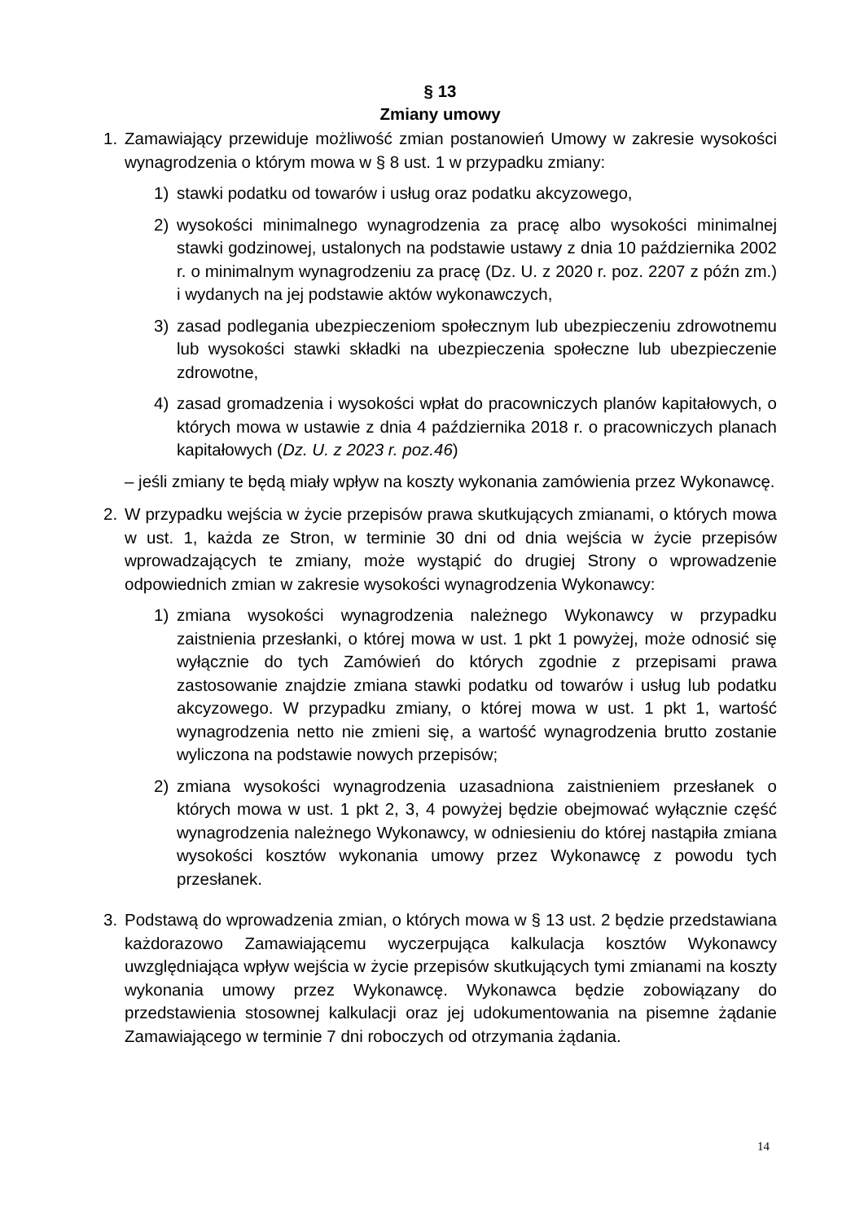§ 13
Zmiany umowy
1. Zamawiający przewiduje możliwość zmian postanowień Umowy w zakresie wysokości wynagrodzenia o którym mowa w § 8 ust. 1 w przypadku zmiany:
1) stawki podatku od towarów i usług oraz podatku akcyzowego,
2) wysokości minimalnego wynagrodzenia za pracę albo wysokości minimalnej stawki godzinowej, ustalonych na podstawie ustawy z dnia 10 października 2002 r. o minimalnym wynagrodzeniu za pracę (Dz. U. z 2020 r. poz. 2207 z późn zm.) i wydanych na jej podstawie aktów wykonawczych,
3) zasad podlegania ubezpieczeniom społecznym lub ubezpieczeniu zdrowotnemu lub wysokości stawki składki na ubezpieczenia społeczne lub ubezpieczenie zdrowotne,
4) zasad gromadzenia i wysokości wpłat do pracowniczych planów kapitałowych, o których mowa w ustawie z dnia 4 października 2018 r. o pracowniczych planach kapitałowych (Dz. U. z 2023 r. poz.46)
– jeśli zmiany te będą miały wpływ na koszty wykonania zamówienia przez Wykonawcę.
2. W przypadku wejścia w życie przepisów prawa skutkujących zmianami, o których mowa w ust. 1, każda ze Stron, w terminie 30 dni od dnia wejścia w życie przepisów wprowadzających te zmiany, może wystąpić do drugiej Strony o wprowadzenie odpowiednich zmian w zakresie wysokości wynagrodzenia Wykonawcy:
1) zmiana wysokości wynagrodzenia należnego Wykonawcy w przypadku zaistnienia przesłanki, o której mowa w ust. 1 pkt 1 powyżej, może odnosić się wyłącznie do tych Zamówień do których zgodnie z przepisami prawa zastosowanie znajdzie zmiana stawki podatku od towarów i usług lub podatku akcyzowego. W przypadku zmiany, o której mowa w ust. 1 pkt 1, wartość wynagrodzenia netto nie zmieni się, a wartość wynagrodzenia brutto zostanie wyliczona na podstawie nowych przepisów;
2) zmiana wysokości wynagrodzenia uzasadniona zaistnieniem przesłanek o których mowa w ust. 1 pkt 2, 3, 4 powyżej będzie obejmować wyłącznie część wynagrodzenia należnego Wykonawcy, w odniesieniu do której nastąpiła zmiana wysokości kosztów wykonania umowy przez Wykonawcę z powodu tych przesłanek.
3. Podstawą do wprowadzenia zmian, o których mowa w § 13 ust. 2 będzie przedstawiana każdorazowo Zamawiającemu wyczerpująca kalkulacja kosztów Wykonawcy uwzględniająca wpływ wejścia w życie przepisów skutkujących tymi zmianami na koszty wykonania umowy przez Wykonawcę. Wykonawca będzie zobowiązany do przedstawienia stosownej kalkulacji oraz jej udokumentowania na pisemne żądanie Zamawiającego w terminie 7 dni roboczych od otrzymania żądania.
14